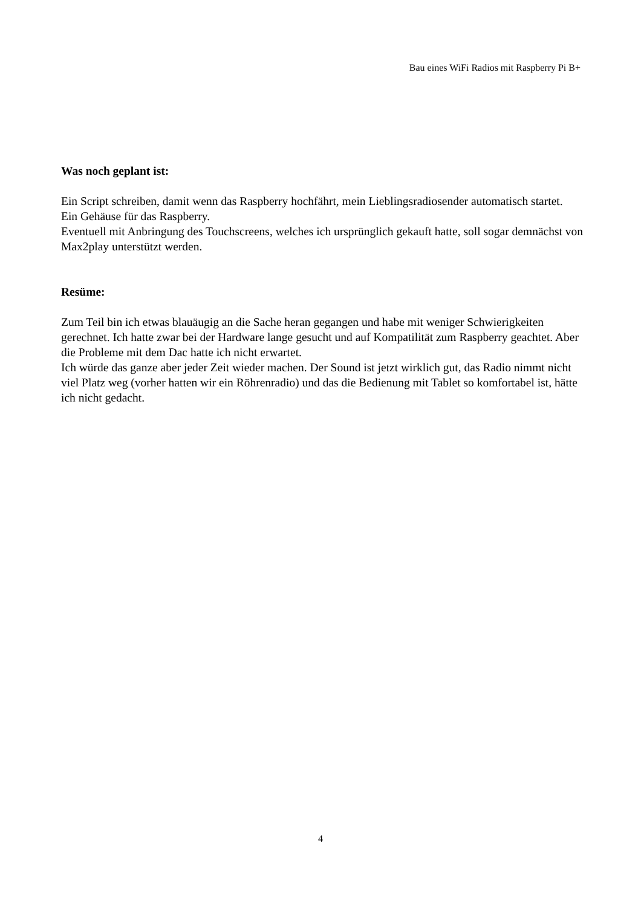Bau eines WiFi Radios mit Raspberry Pi B+
Was noch geplant ist:
Ein Script schreiben, damit wenn das Raspberry hochfährt, mein Lieblingsradiosender automatisch startet.
Ein Gehäuse für das Raspberry.
Eventuell mit Anbringung des Touchscreens, welches ich ursprünglich gekauft hatte, soll sogar demnächst von Max2play unterstützt werden.
Resüme:
Zum Teil bin ich etwas blauäugig an die Sache heran gegangen und habe mit weniger Schwierigkeiten gerechnet. Ich hatte zwar bei der Hardware lange gesucht und auf Kompatilität zum Raspberry geachtet. Aber die Probleme mit dem Dac hatte ich nicht erwartet.
Ich würde das ganze aber jeder Zeit wieder machen. Der Sound ist jetzt wirklich gut, das Radio nimmt nicht viel Platz weg (vorher hatten wir ein Röhrenradio) und das die Bedienung mit Tablet so komfortabel ist, hätte ich nicht gedacht.
4